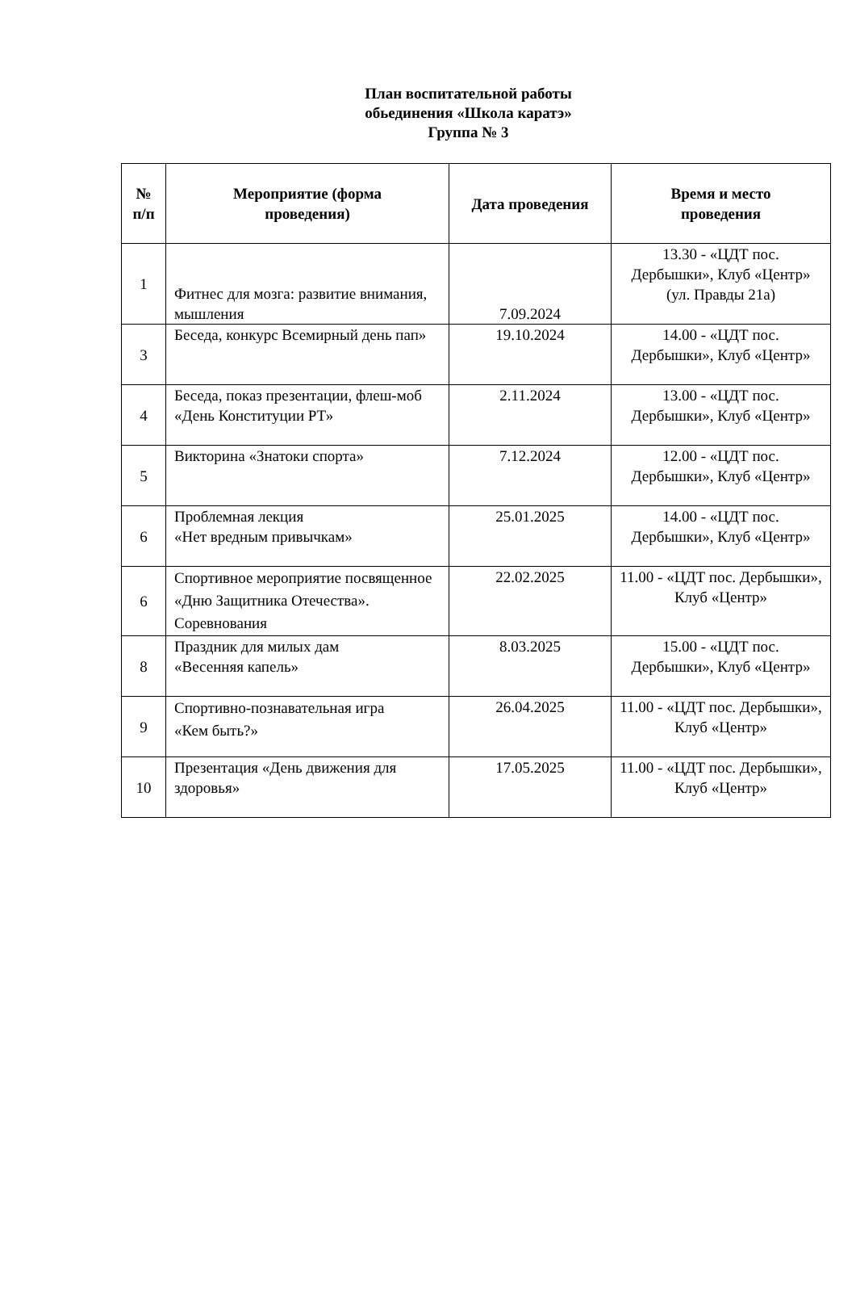План воспитательной работы
обьединения «Школа каратэ»
Группа № 3
| № п/п | Мероприятие (форма проведения) | Дата проведения | Время и место проведения |
| --- | --- | --- | --- |
| 1 | Фитнес для мозга: развитие внимания, мышления | 7.09.2024 | 13.30 - «ЦДТ пос. Дербышки», Клуб «Центр» (ул. Правды 21а) |
| 3 | Беседа, конкурс Всемирный день пап» | 19.10.2024 | 14.00 - «ЦДТ пос. Дербышки», Клуб «Центр» |
| 4 | Беседа, показ презентации, флеш-моб «День Конституции РТ» | 2.11.2024 | 13.00 - «ЦДТ пос. Дербышки», Клуб «Центр» |
| 5 | Викторина «Знатоки спорта» | 7.12.2024 | 12.00 - «ЦДТ пос. Дербышки», Клуб «Центр» |
| 6 | Проблемная лекция «Нет вредным привычкам» | 25.01.2025 | 14.00 - «ЦДТ пос. Дербышки», Клуб «Центр» |
| 6 | Спортивное мероприятие посвященное «Дню Защитника Отечества». Соревнования | 22.02.2025 | 11.00 - «ЦДТ пос. Дербышки», Клуб «Центр» |
| 8 | Праздник для милых дам «Весенняя капель» | 8.03.2025 | 15.00 - «ЦДТ пос. Дербышки», Клуб «Центр» |
| 9 | Спортивно-познавательная игра «Кем быть?» | 26.04.2025 | 11.00 - «ЦДТ пос. Дербышки», Клуб «Центр» |
| 10 | Презентация «День движения для здоровья» | 17.05.2025 | 11.00 - «ЦДТ пос. Дербышки», Клуб «Центр» |